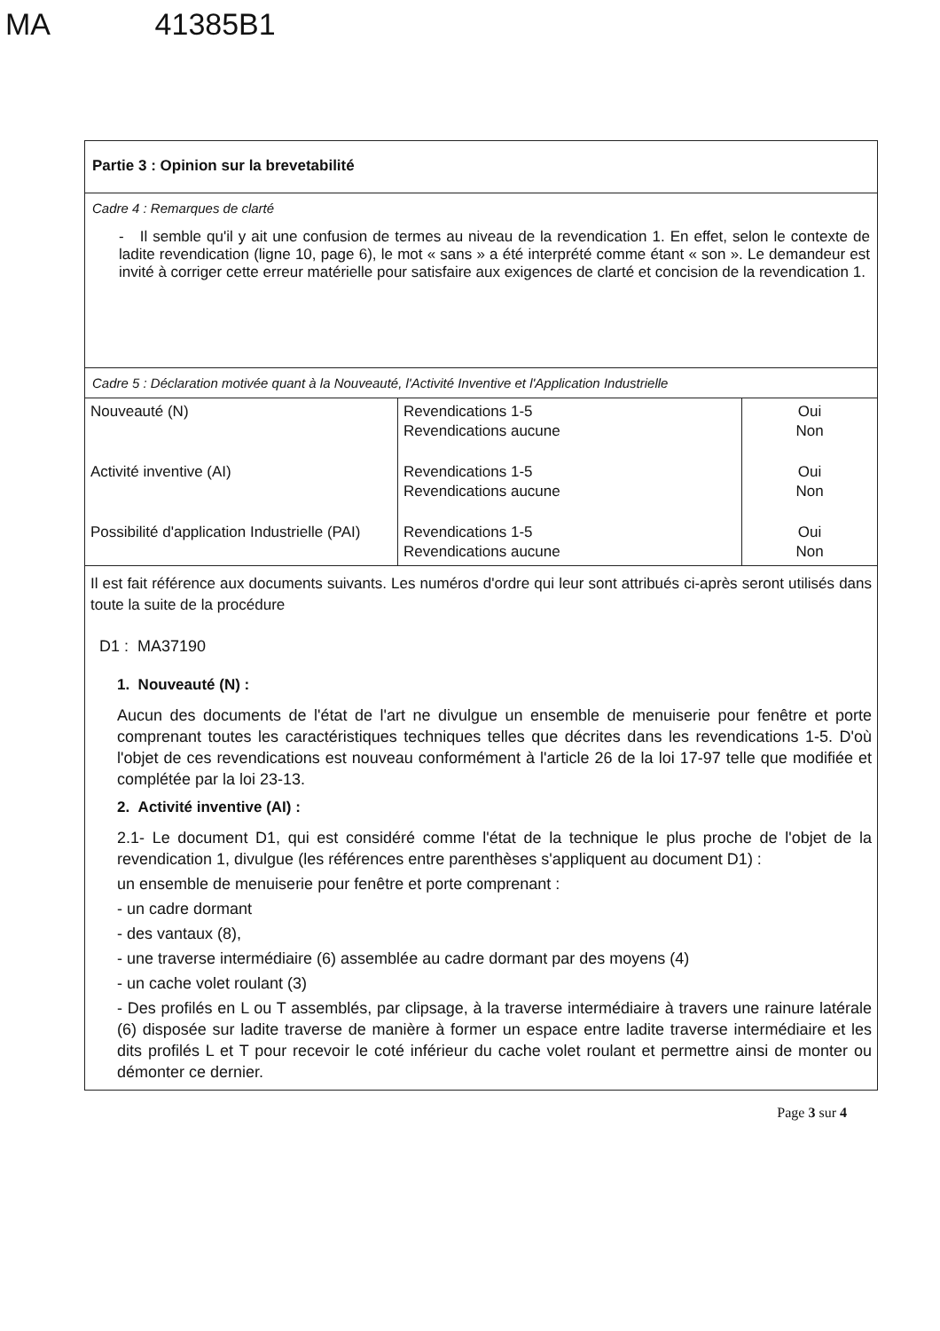MA 41385B1
Partie 3 : Opinion sur la brevetabilité
Cadre 4 : Remarques de clarté
- Il semble qu'il y ait une confusion de termes au niveau de la revendication 1. En effet, selon le contexte de ladite revendication (ligne 10, page 6), le mot « sans » a été interprété comme étant « son ». Le demandeur est invité à corriger cette erreur matérielle pour satisfaire aux exigences de clarté et concision de la revendication 1.
Cadre 5 : Déclaration motivée quant à la Nouveauté, l'Activité Inventive et l'Application Industrielle
| Nouveauté (N) | Revendications 1-5 Revendications aucune | Oui Non |
| Activité inventive (AI) | Revendications 1-5 Revendications aucune | Oui Non |
| Possibilité d'application Industrielle (PAI) | Revendications 1-5 Revendications aucune | Oui Non |
Il est fait référence aux documents suivants. Les numéros d'ordre qui leur sont attribués ci-après seront utilisés dans toute la suite de la procédure
D1 : MA37190
1. Nouveauté (N) :
Aucun des documents de l'état de l'art ne divulgue un ensemble de menuiserie pour fenêtre et porte comprenant toutes les caractéristiques techniques telles que décrites dans les revendications 1-5. D'où l'objet de ces revendications est nouveau conformément à l'article 26 de la loi 17-97 telle que modifiée et complétée par la loi 23-13.
2. Activité inventive (AI) :
2.1- Le document D1, qui est considéré comme l'état de la technique le plus proche de l'objet de la revendication 1, divulgue (les références entre parenthèses s'appliquent au document D1) :
un ensemble de menuiserie pour fenêtre et porte comprenant :
- un cadre dormant
- des vantaux (8),
- une traverse intermédiaire (6) assemblée au cadre dormant par des moyens (4)
- un cache volet roulant (3)
- Des profilés en L ou T assemblés, par clipsage, à la traverse intermédiaire à travers une rainure latérale (6) disposée sur ladite traverse de manière à former un espace entre ladite traverse intermédiaire et les dits profilés L et T pour recevoir le coté inférieur du cache volet roulant et permettre ainsi de monter ou démonter ce dernier.
Page 3 sur 4